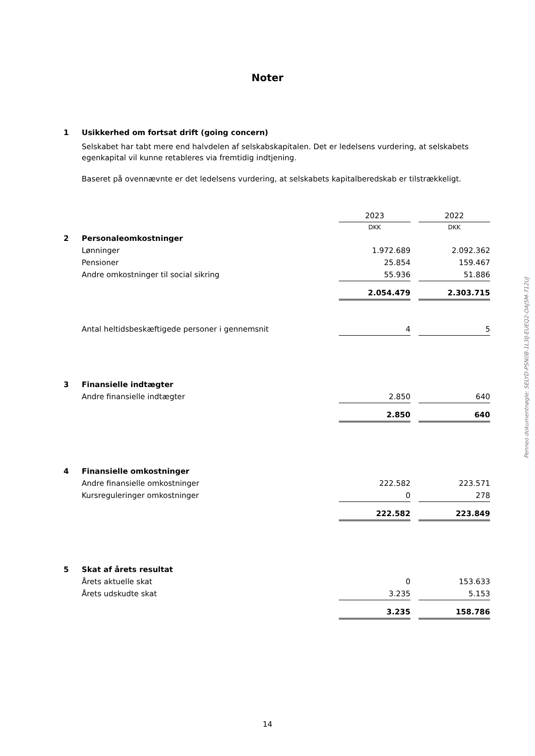Noter
1 Usikkerhed om fortsat drift (going concern)
Selskabet har tabt mere end halvdelen af selskabskapitalen. Det er ledelsens vurdering, at selskabets egenkapital vil kunne retableres via fremtidig indtjening.
Baseret på ovennævnte er det ledelsens vurdering, at selskabets kapitalberedskab er tilstrækkeligt.
| | | 2023 | | 2022 |
| | | DKK | | DKK |
| 2 | Personaleomkostninger | | | |
| | Lønninger | 1.972.689 | | 2.092.362 |
| | Pensioner | 25.854 | | 159.467 |
| | Andre omkostninger til social sikring | 55.936 | | 51.886 |
| | | 2.054.479 | | 2.303.715 |
| | Antal heltidsbeskæftigede personer i gennemsnit | 4 | | 5 |
| 3 | Finansielle indtægter | | | |
| | Andre finansielle indtægter | 2.850 | | 640 |
| | | 2.850 | | 640 |
| 4 | Finansielle omkostninger | | | |
| | Andre finansielle omkostninger | 222.582 | | 223.571 |
| | Kursreguleringer omkostninger | 0 | | 278 |
| | | 222.582 | | 223.849 |
| 5 | Skat af årets resultat | | | |
| | Årets aktuelle skat | 0 | | 153.633 |
| | Årets udskudte skat | 3.235 | | 5.153 |
| | | 3.235 | | 158.786 |
Penneo dokumentnøgle: SELYD-PSN0B-1L3IJ-EUEQ2-OAJ5M-712UJ
14